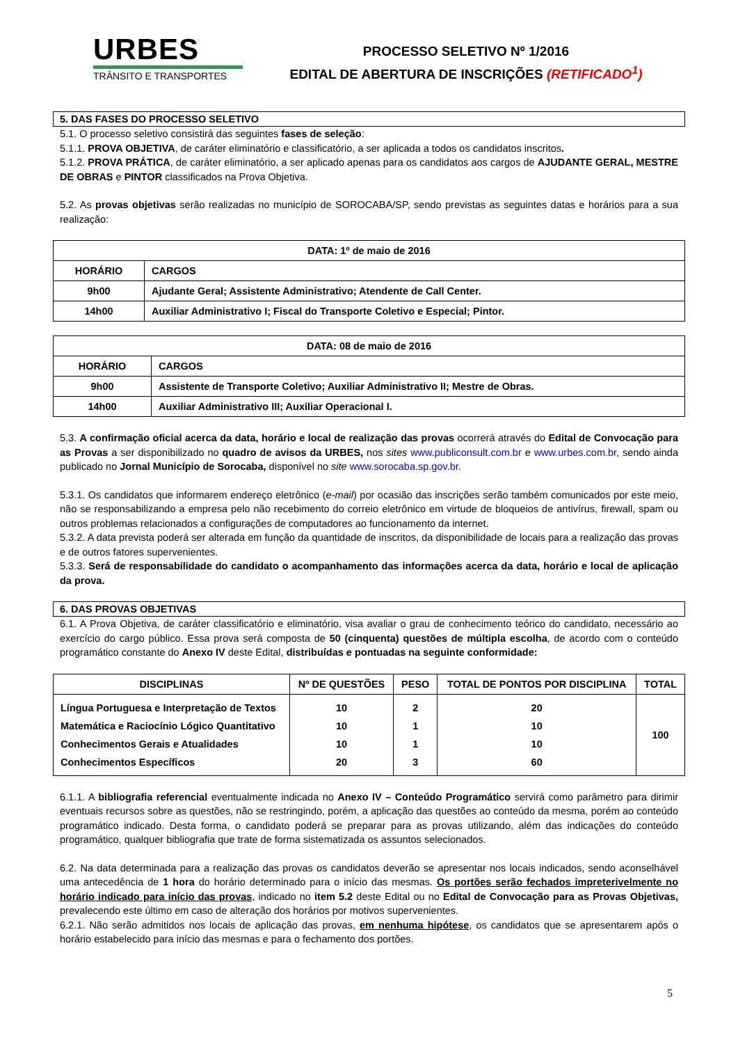URBES
TRÂNSITO E TRANSPORTES
PROCESSO SELETIVO Nº 1/2016
EDITAL DE ABERTURA DE INSCRIÇÕES (RETIFICADO<sup>1</sup>)
5. DAS FASES DO PROCESSO SELETIVO
5.1. O processo seletivo consistirá das seguintes fases de seleção:
5.1.1. PROVA OBJETIVA, de caráter eliminatório e classificatório, a ser aplicada a todos os candidatos inscritos.
5.1.2. PROVA PRÁTICA, de caráter eliminatório, a ser aplicado apenas para os candidatos aos cargos de AJUDANTE GERAL, MESTRE DE OBRAS e PINTOR classificados na Prova Objetiva.
5.2. As provas objetivas serão realizadas no município de SOROCABA/SP, sendo previstas as seguintes datas e horários para a sua realização:
| DATA: 1º de maio de 2016 | |
| --- | --- |
| HORÁRIO | CARGOS |
| 9h00 | Ajudante Geral; Assistente Administrativo; Atendente de Call Center. |
| 14h00 | Auxiliar Administrativo I; Fiscal do Transporte Coletivo e Especial; Pintor. |
| DATA: 08 de maio de 2016 | |
| --- | --- |
| HORÁRIO | CARGOS |
| 9h00 | Assistente de Transporte Coletivo; Auxiliar Administrativo II; Mestre de Obras. |
| 14h00 | Auxiliar Administrativo III; Auxiliar Operacional I. |
5.3. A confirmação oficial acerca da data, horário e local de realização das provas ocorrerá através do Edital de Convocação para as Provas a ser disponibilizado no quadro de avisos da URBES, nos sites www.publiconsult.com.br e www.urbes.com.br, sendo ainda publicado no Jornal Município de Sorocaba, disponível no site www.sorocaba.sp.gov.br.
5.3.1. Os candidatos que informarem endereço eletrônico (e-mail) por ocasião das inscrições serão também comunicados por este meio, não se responsabilizando a empresa pelo não recebimento do correio eletrônico em virtude de bloqueios de antivírus, firewall, spam ou outros problemas relacionados a configurações de computadores ao funcionamento da internet.
5.3.2. A data prevista poderá ser alterada em função da quantidade de inscritos, da disponibilidade de locais para a realização das provas e de outros fatores supervenientes.
5.3.3. Será de responsabilidade do candidato o acompanhamento das informações acerca da data, horário e local de aplicação da prova.
6. DAS PROVAS OBJETIVAS
6.1. A Prova Objetiva, de caráter classificatório e eliminatório, visa avaliar o grau de conhecimento teórico do candidato, necessário ao exercício do cargo público. Essa prova será composta de 50 (cinquenta) questões de múltipla escolha, de acordo com o conteúdo programático constante do Anexo IV deste Edital, distribuídas e pontuadas na seguinte conformidade:
| DISCIPLINAS | Nº DE QUESTÕES | PESO | TOTAL DE PONTOS POR DISCIPLINA | TOTAL |
| --- | --- | --- | --- | --- |
| Língua Portuguesa e Interpretação de Textos Matemática e Raciocínio Lógico Quantitativo Conhecimentos Gerais e Atualidades Conhecimentos Específicos | 10 10 10 20 | 2 1 1 3 | 20 10 10 60 | 100 |
6.1.1. A bibliografia referencial eventualmente indicada no Anexo IV – Conteúdo Programático servirá como parâmetro para dirimir eventuais recursos sobre as questões, não se restringindo, porém, a aplicação das questões ao conteúdo da mesma, porém ao conteúdo programático indicado. Desta forma, o candidato poderá se preparar para as provas utilizando, além das indicações do conteúdo programático, qualquer bibliografia que trate de forma sistematizada os assuntos selecionados.
6.2. Na data determinada para a realização das provas os candidatos deverão se apresentar nos locais indicados, sendo aconselhável uma antecedência de 1 hora do horário determinado para o início das mesmas. Os portões serão fechados impreterivelmente no horário indicado para início das provas, indicado no item 5.2 deste Edital ou no Edital de Convocação para as Provas Objetivas, prevalecendo este último em caso de alteração dos horários por motivos supervenientes.
6.2.1. Não serão admitidos nos locais de aplicação das provas, em nenhuma hipótese, os candidatos que se apresentarem após o horário estabelecido para início das mesmas e para o fechamento dos portões.
5